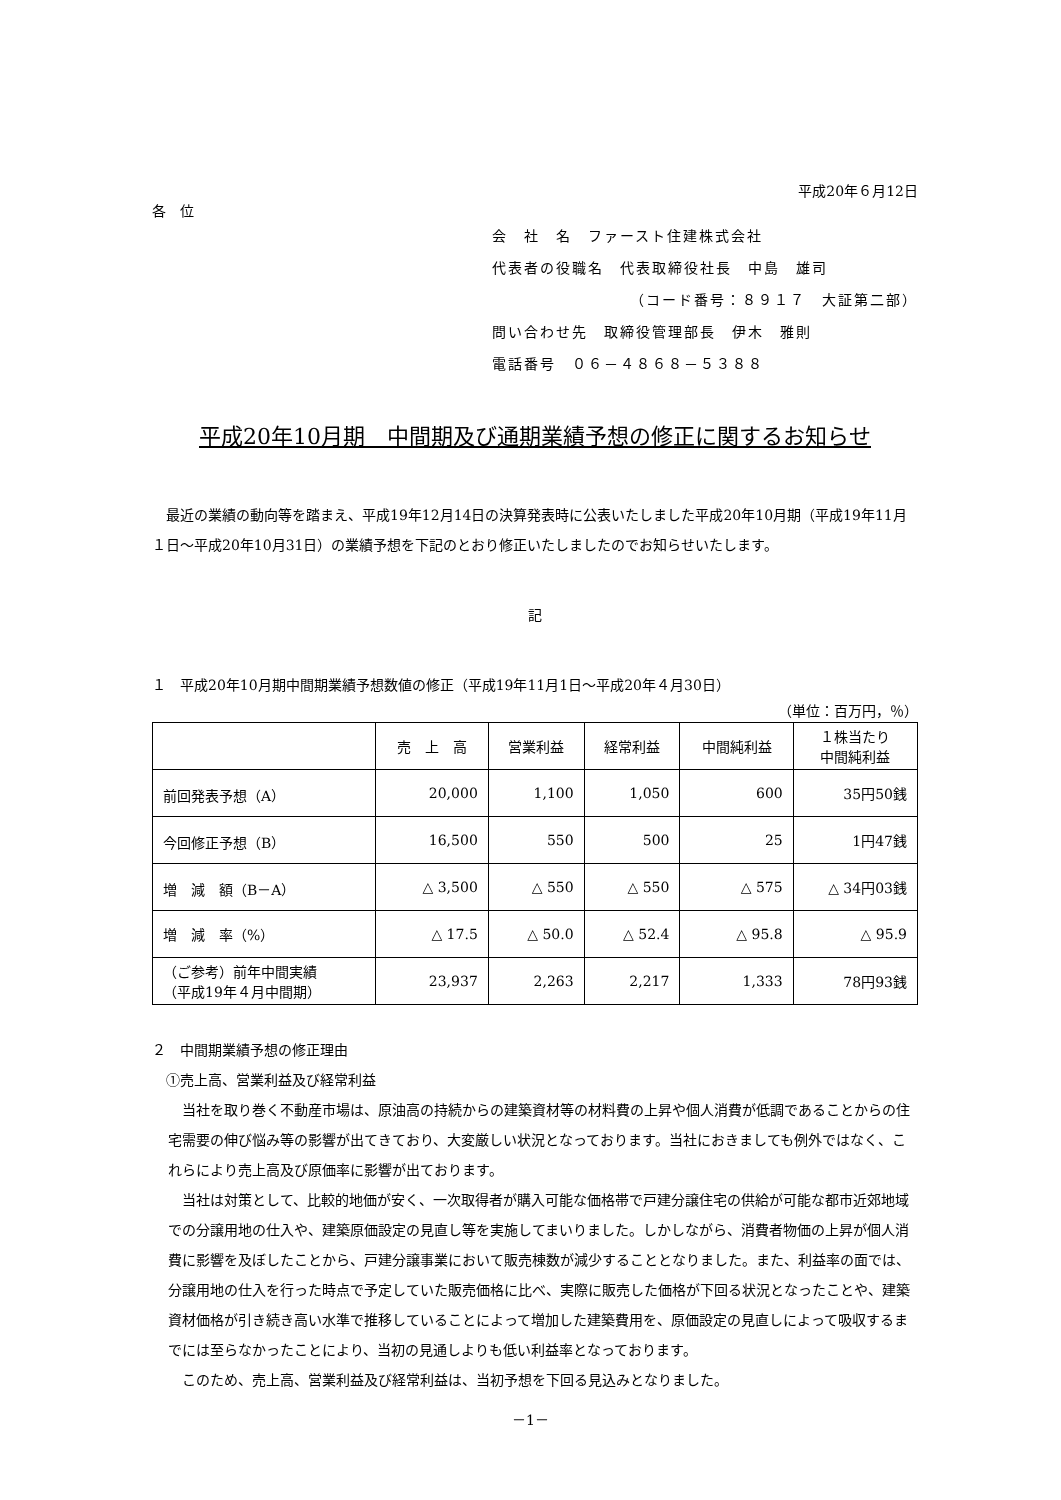平成20年６月12日
各　位
会　社　名　ファースト住建株式会社
代表者の役職名　代表取締役社長　中島　雄司
（コード番号：８９１７　大証第二部）
問い合わせ先　取締役管理部長　伊木　雅則
電話番号　０６－４８６８－５３８８
平成20年10月期　中間期及び通期業績予想の修正に関するお知らせ
　最近の業績の動向等を踏まえ、平成19年12月14日の決算発表時に公表いたしました平成20年10月期（平成19年11月１日～平成20年10月31日）の業績予想を下記のとおり修正いたしましたのでお知らせいたします。
記
１　平成20年10月期中間期業績予想数値の修正（平成19年11月1日～平成20年４月30日）
（単位：百万円，％）
| | 売 上 高 | 営業利益 | 経常利益 | 中間純利益 | １株当たり 中間純利益 |
| 前回発表予想（A） | 20,000 | 1,100 | 1,050 | 600 | 35円50銭 |
| 今回修正予想（B） | 16,500 | 550 | 500 | 25 | 1円47銭 |
| 増 減 額（B－A） | △ 3,500 | △ 550 | △ 550 | △ 575 | △ 34円03銭 |
| 増 減 率（%） | △ 17.5 | △ 50.0 | △ 52.4 | △ 95.8 | △ 95.9 |
| （ご参考）前年中間実績 （平成19年４月中間期） | 23,937 | 2,263 | 2,217 | 1,333 | 78円93銭 |
２　中間期業績予想の修正理由
　①売上高、営業利益及び経常利益
　当社を取り巻く不動産市場は、原油高の持続からの建築資材等の材料費の上昇や個人消費が低調であることからの住宅需要の伸び悩み等の影響が出てきており、大変厳しい状況となっております。当社におきましても例外ではなく、これらにより売上高及び原価率に影響が出ております。
　当社は対策として、比較的地価が安く、一次取得者が購入可能な価格帯で戸建分譲住宅の供給が可能な都市近郊地域での分譲用地の仕入や、建築原価設定の見直し等を実施してまいりました。しかしながら、消費者物価の上昇が個人消費に影響を及ぼしたことから、戸建分譲事業において販売棟数が減少することとなりました。また、利益率の面では、分譲用地の仕入を行った時点で予定していた販売価格に比べ、実際に販売した価格が下回る状況となったことや、建築資材価格が引き続き高い水準で推移していることによって増加した建築費用を、原価設定の見直しによって吸収するまでには至らなかったことにより、当初の見通しよりも低い利益率となっております。
　このため、売上高、営業利益及び経常利益は、当初予想を下回る見込みとなりました。
－1－